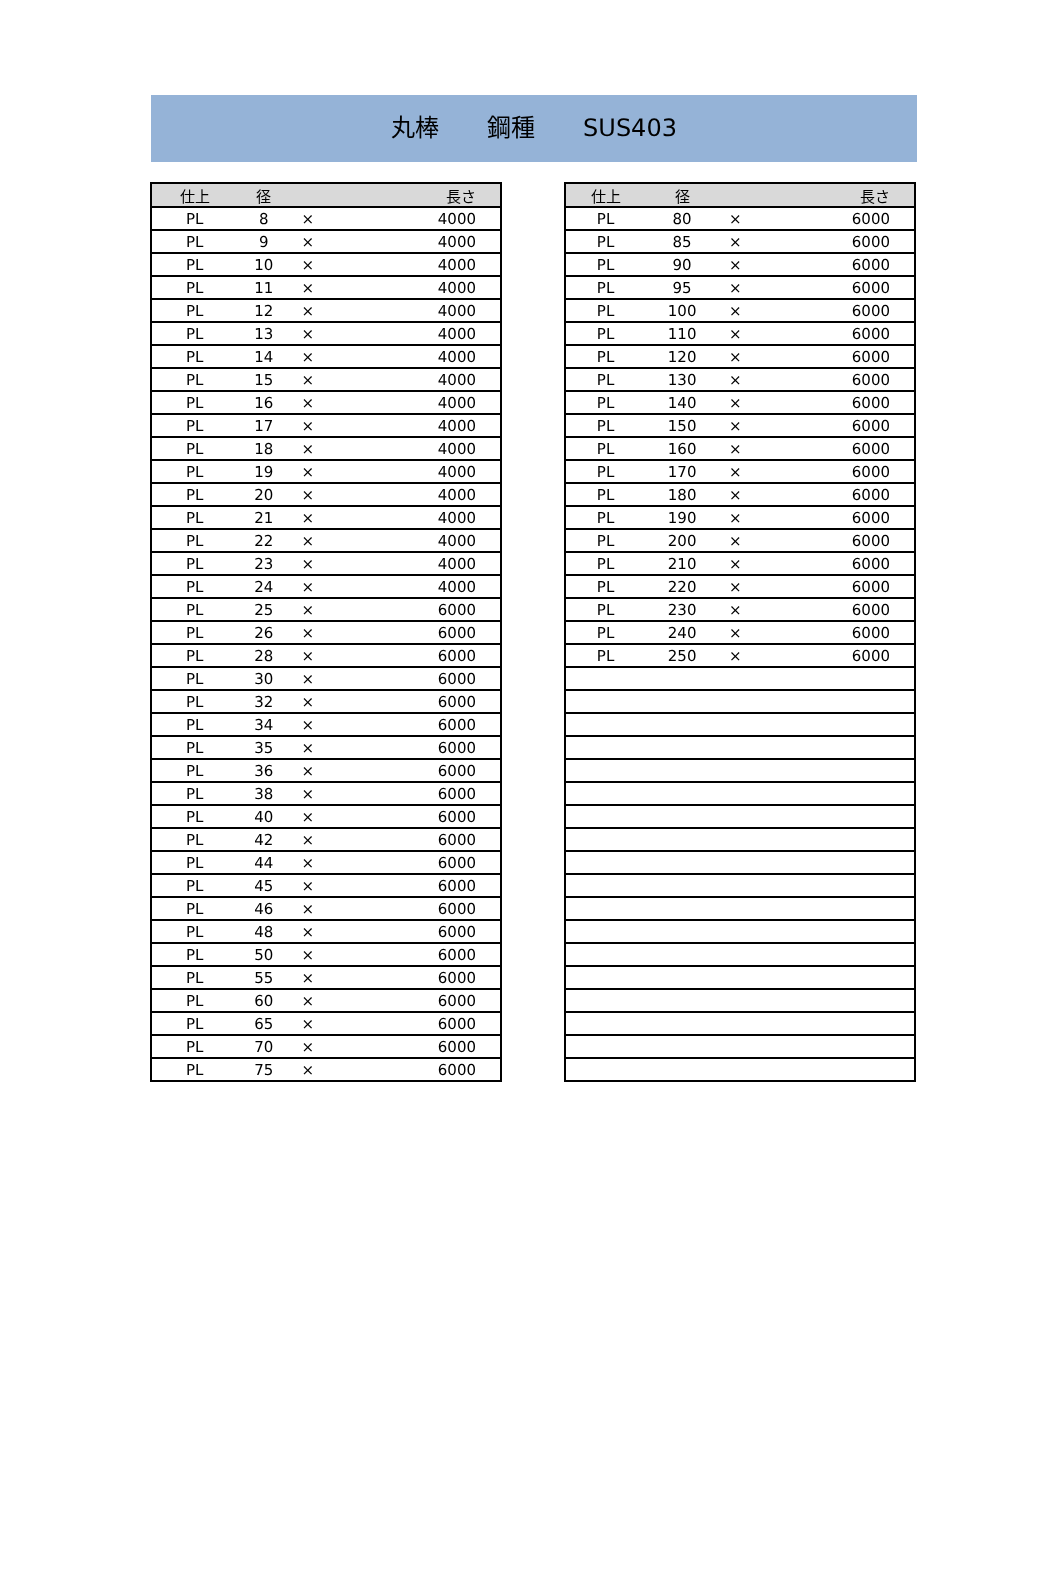丸棒　　鋼種　　SUS403
| 仕上 | 径 | | 長さ |
| --- | --- | --- | --- |
| PL | 8 | × | 4000 |
| PL | 9 | × | 4000 |
| PL | 10 | × | 4000 |
| PL | 11 | × | 4000 |
| PL | 12 | × | 4000 |
| PL | 13 | × | 4000 |
| PL | 14 | × | 4000 |
| PL | 15 | × | 4000 |
| PL | 16 | × | 4000 |
| PL | 17 | × | 4000 |
| PL | 18 | × | 4000 |
| PL | 19 | × | 4000 |
| PL | 20 | × | 4000 |
| PL | 21 | × | 4000 |
| PL | 22 | × | 4000 |
| PL | 23 | × | 4000 |
| PL | 24 | × | 4000 |
| PL | 25 | × | 6000 |
| PL | 26 | × | 6000 |
| PL | 28 | × | 6000 |
| PL | 30 | × | 6000 |
| PL | 32 | × | 6000 |
| PL | 34 | × | 6000 |
| PL | 35 | × | 6000 |
| PL | 36 | × | 6000 |
| PL | 38 | × | 6000 |
| PL | 40 | × | 6000 |
| PL | 42 | × | 6000 |
| PL | 44 | × | 6000 |
| PL | 45 | × | 6000 |
| PL | 46 | × | 6000 |
| PL | 48 | × | 6000 |
| PL | 50 | × | 6000 |
| PL | 55 | × | 6000 |
| PL | 60 | × | 6000 |
| PL | 65 | × | 6000 |
| PL | 70 | × | 6000 |
| PL | 75 | × | 6000 |
| 仕上 | 径 | | 長さ |
| --- | --- | --- | --- |
| PL | 80 | × | 6000 |
| PL | 85 | × | 6000 |
| PL | 90 | × | 6000 |
| PL | 95 | × | 6000 |
| PL | 100 | × | 6000 |
| PL | 110 | × | 6000 |
| PL | 120 | × | 6000 |
| PL | 130 | × | 6000 |
| PL | 140 | × | 6000 |
| PL | 150 | × | 6000 |
| PL | 160 | × | 6000 |
| PL | 170 | × | 6000 |
| PL | 180 | × | 6000 |
| PL | 190 | × | 6000 |
| PL | 200 | × | 6000 |
| PL | 210 | × | 6000 |
| PL | 220 | × | 6000 |
| PL | 230 | × | 6000 |
| PL | 240 | × | 6000 |
| PL | 250 | × | 6000 |